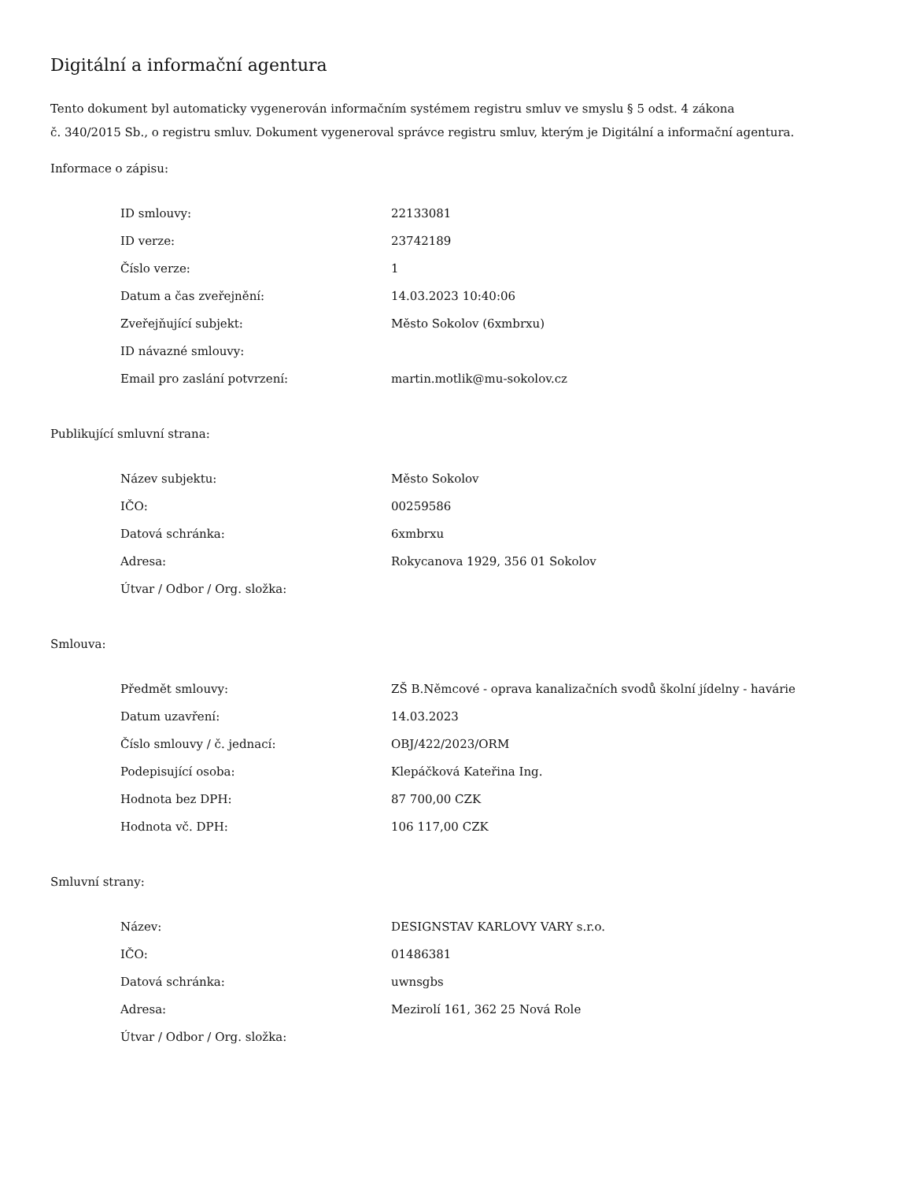Digitální a informační agentura
Tento dokument byl automaticky vygenerován informačním systémem registru smluv ve smyslu § 5 odst. 4 zákona
č. 340/2015 Sb., o registru smluv. Dokument vygeneroval správce registru smluv, kterým je Digitální a informační agentura.
Informace o zápisu:
| ID smlouvy: | 22133081 |
| ID verze: | 23742189 |
| Číslo verze: | 1 |
| Datum a čas zveřejnění: | 14.03.2023 10:40:06 |
| Zveřejňující subjekt: | Město Sokolov (6xmbrxu) |
| ID návazné smlouvy: | |
| Email pro zaslání potvrzení: | martin.motlik@mu-sokolov.cz |
Publikující smluvní strana:
| Název subjektu: | Město Sokolov |
| IČO: | 00259586 |
| Datová schránka: | 6xmbrxu |
| Adresa: | Rokycanova 1929, 356 01 Sokolov |
| Útvar / Odbor / Org. složka: | |
Smlouva:
| Předmět smlouvy: | ZŠ B.Němcové - oprava kanalizačních svodů školní jídelny - havárie |
| Datum uzavření: | 14.03.2023 |
| Číslo smlouvy / č. jednací: | OBJ/422/2023/ORM |
| Podepisující osoba: | Klepáčková Kateřina Ing. |
| Hodnota bez DPH: | 87 700,00 CZK |
| Hodnota vč. DPH: | 106 117,00 CZK |
Smluvní strany:
| Název: | DESIGNSTAV KARLOVY VARY s.r.o. |
| IČO: | 01486381 |
| Datová schránka: | uwnsgbs |
| Adresa: | Mezirolí 161, 362 25 Nová Role |
| Útvar / Odbor / Org. složka: | |